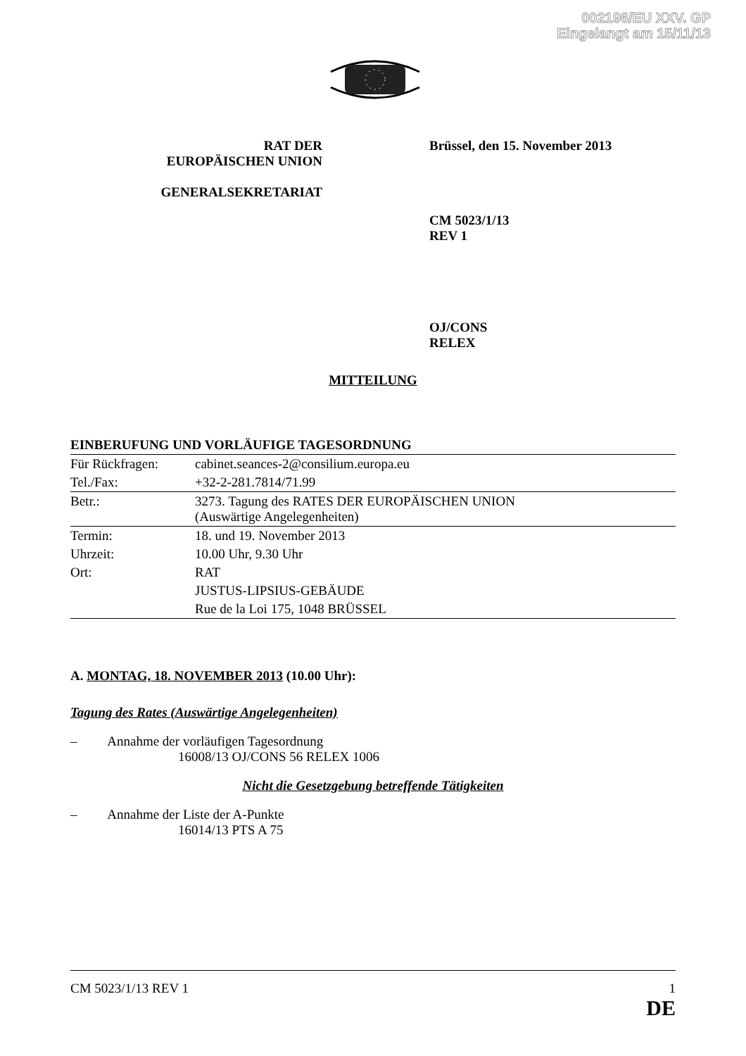002196/EU XXV. GP
Eingelangt am 15/11/13
RAT DER
EUROPÄISCHEN UNION
GENERALSEKRETARIAT
Brüssel, den 15. November 2013
CM 5023/1/13
REV 1
OJ/CONS
RELEX
MITTEILUNG
EINBERUFUNG UND VORLÄUFIGE TAGESORDNUNG
| Für Rückfragen: | cabinet.seances-2@consilium.europa.eu |
| Tel./Fax: | +32-2-281.7814/71.99 |
| Betr.: | 3273. Tagung des RATES DER EUROPÄISCHEN UNION (Auswärtige Angelegenheiten) |
| Termin: | 18. und 19. November 2013 |
| Uhrzeit: | 10.00 Uhr, 9.30 Uhr |
| Ort: | RAT |
| | JUSTUS-LIPSIUS-GEBÄUDE |
| | Rue de la Loi 175, 1048 BRÜSSEL |
A. MONTAG, 18. NOVEMBER 2013 (10.00 Uhr):
Tagung des Rates (Auswärtige Angelegenheiten)
– Annahme der vorläufigen Tagesordnung
16008/13 OJ/CONS 56 RELEX 1006
Nicht die Gesetzgebung betreffende Tätigkeiten
– Annahme der Liste der A-Punkte
16014/13 PTS A 75
CM 5023/1/13 REV 1 1
DE